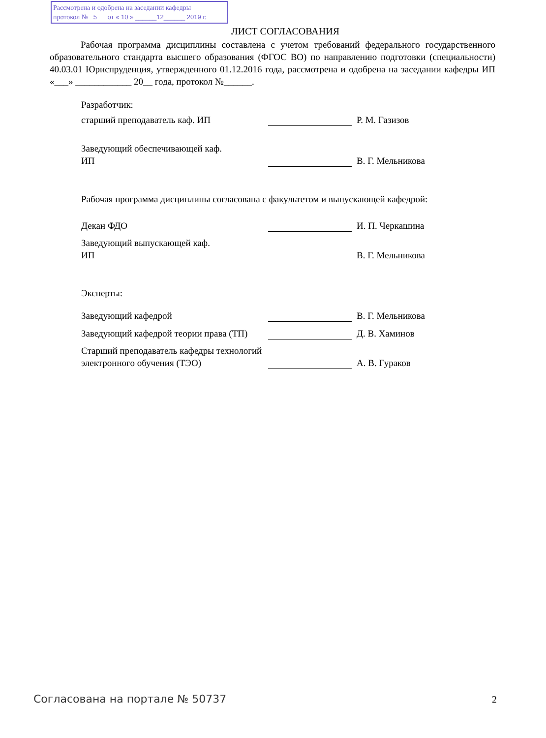Рассмотрена и одобрена на заседании кафедры
протокол № 5 от « 10 » ______12______ 2019 г.
ЛИСТ СОГЛАСОВАНИЯ
Рабочая программа дисциплины составлена с учетом требований федерального государственного образовательного стандарта высшего образования (ФГОС ВО) по направлению подготовки (специальности) 40.03.01 Юриспруденция, утвержденного 01.12.2016 года, рассмотрена и одобрена на заседании кафедры ИП «___» ____________ 20__ года, протокол №______.
Разработчик:
старший преподаватель каф. ИП
Р. М. Газизов
Заведующий обеспечивающей каф.
ИП
В. Г. Мельникова
Рабочая программа дисциплины согласована с факультетом и выпускающей кафедрой:
Декан ФДО
И. П. Черкашина
Заведующий выпускающей каф.
ИП
В. Г. Мельникова
Эксперты:
Заведующий кафедрой
В. Г. Мельникова
Заведующий кафедрой теории права (ТП)
Д. В. Хаминов
Старший преподаватель кафедры технологий электронного обучения (ТЭО)
А. В. Гураков
Согласована на портале № 50737 2